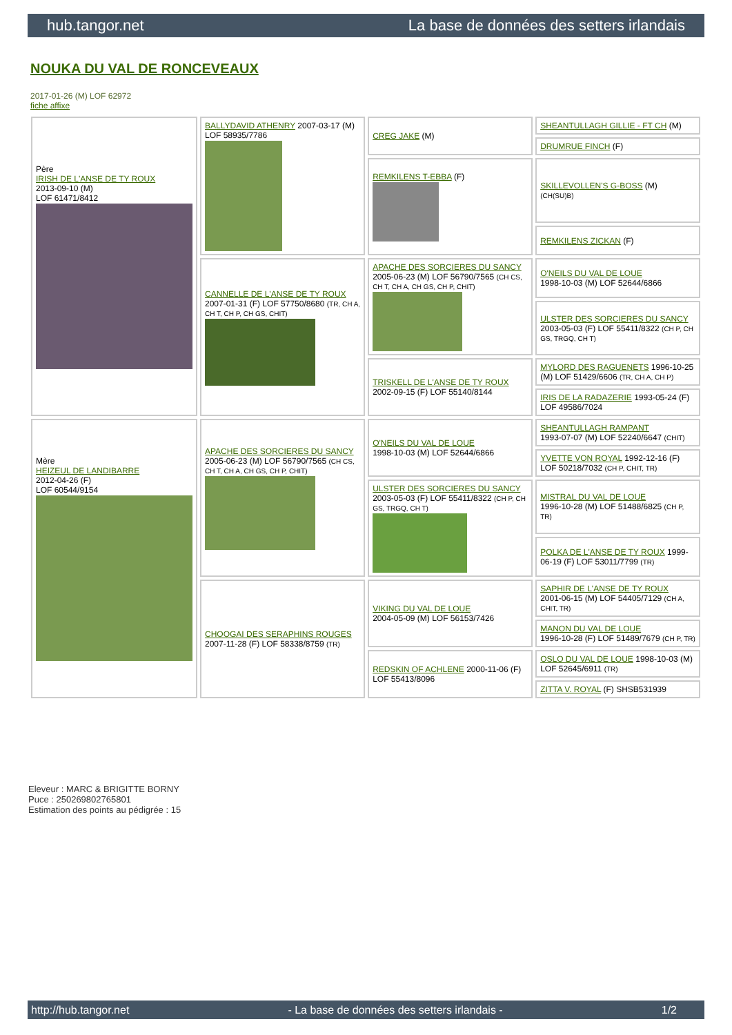hub.tangor.net La base de données des setters irlandais
NOUKA DU VAL DE RONCEVEAUX
2017-01-26 (M) LOF 62972
fiche affixe
| Père IRISH DE L'ANSE DE TY ROUX 2013-09-10 (M) LOF 61471/8412 | BALLYDAVID ATHENRY 2007-03-17 (M) LOF 58935/7786 | CREG JAKE (M) | SHEANTULLAGH GILLIE - FT CH (M) |
| | | | DRUMRUE FINCH (F) |
| | | REMKILENS T-EBBA (F) | SKILLEVOLLEN'S G-BOSS (M) (CH(SU)B) |
| | | | REMKILENS ZICKAN (F) |
| | CANNELLE DE L'ANSE DE TY ROUX 2007-01-31 (F) LOF 57750/8680 (TR, CH A, CH T, CH P, CH GS, CHIT) | APACHE DES SORCIERES DU SANCY 2005-06-23 (M) LOF 56790/7565 (CH CS, CH T, CH A, CH GS, CH P, CHIT) | O'NEILS DU VAL DE LOUE 1998-10-03 (M) LOF 52644/6866 |
| | | | ULSTER DES SORCIERES DU SANCY 2003-05-03 (F) LOF 55411/8322 (CH P, CH GS, TRGQ, CH T) |
| | | TRISKELL DE L'ANSE DE TY ROUX 2002-09-15 (F) LOF 55140/8144 | MYLORD DES RAGUENETS 1996-10-25 (M) LOF 51429/6606 (TR, CH A, CH P) |
| | | | IRIS DE LA RADAZERIE 1993-05-24 (F) LOF 49586/7024 |
| Mère HEIZEUL DE LANDIBARRE 2012-04-26 (F) LOF 60544/9154 | APACHE DES SORCIERES DU SANCY 2005-06-23 (M) LOF 56790/7565 (CH CS, CH T, CH A, CH GS, CH P, CHIT) | O'NEILS DU VAL DE LOUE 1998-10-03 (M) LOF 52644/6866 | SHEANTULLAGH RAMPANT 1993-07-07 (M) LOF 52240/6647 (CHIT) |
| | | | YVETTE VON ROYAL 1992-12-16 (F) LOF 50218/7032 (CH P, CHIT, TR) |
| | | ULSTER DES SORCIERES DU SANCY 2003-05-03 (F) LOF 55411/8322 (CH P, CH GS, TRGQ, CH T) | MISTRAL DU VAL DE LOUE 1996-10-28 (M) LOF 51488/6825 (CH P, TR) |
| | | | POLKA DE L'ANSE DE TY ROUX 1999-06-19 (F) LOF 53011/7799 (TR) |
| | CHOOGAI DES SERAPHINS ROUGES 2007-11-28 (F) LOF 58338/8759 (TR) | VIKING DU VAL DE LOUE 2004-05-09 (M) LOF 56153/7426 | SAPHIR DE L'ANSE DE TY ROUX 2001-06-15 (M) LOF 54405/7129 (CH A, CHIT, TR) |
| | | | MANON DU VAL DE LOUE 1996-10-28 (F) LOF 51489/7679 (CH P, TR) |
| | | REDSKIN OF ACHLENE 2000-11-06 (F) LOF 55413/8096 | OSLO DU VAL DE LOUE 1998-10-03 (M) LOF 52645/6911 (TR) |
| | | | ZITTA V. ROYAL (F) SHSB531939 |
Eleveur : MARC & BRIGITTE BORNY
Puce : 250269802765801
Estimation des points au pédigrée : 15
http://hub.tangor.net - La base de données des setters irlandais - 1/2